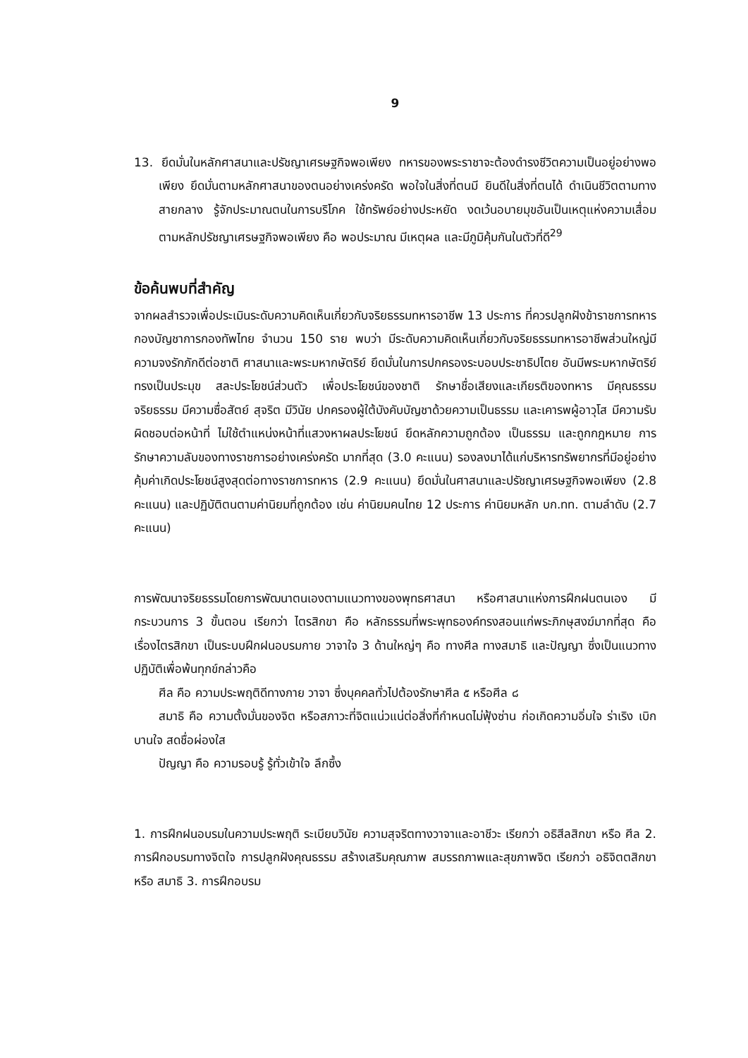9
13. ยึดมั่นในหลักศาสนาและปรัชญาเศรษฐกิจพอเพียง ทหารของพระราชาจะต้องดำรงชีวิตความเป็นอยู่อย่างพอเพียง ยึดมั่นตามหลักศาสนาของตนอย่างเคร่งครัด พอใจในสิ่งที่ตนมี ยินดีในสิ่งที่ตนได้ ดำเนินชีวิตตามทางสายกลาง รู้จักประมาณตนในการบริโภค ใช้ทรัพย์อย่างประหยัด งดเว้นอบายมุขอันเป็นเหตุแห่งความเสื่อม ตามหลักปรัชญาเศรษฐกิจพอเพียง คือ พอประมาณ มีเหตุผล และมีภูมิคุ้มกันในตัวที่ดี<sup>29</sup>
ข้อค้นพบที่สำคัญ
จากผลสำรวจเพื่อประเมินระดับความคิดเห็นเกี่ยวกับจริยธรรมทหารอาชีพ 13 ประการ ที่ควรปลูกฝังข้าราชการทหารกองบัญชาการกองทัพไทย จำนวน 150 ราย พบว่า มีระดับความคิดเห็นเกี่ยวกับจริยธรรมทหารอาชีพส่วนใหญ่มีความจงรักภักดีต่อชาติ ศาสนาและพระมหากษัตริย์ ยึดมั่นในการปกครองระบอบประชาธิปไตย อันมีพระมหากษัตริย์ทรงเป็นประมุข สละประโยชน์ส่วนตัว เพื่อประโยชน์ของชาติ รักษาชื่อเสียงและเกียรติของทหาร มีคุณธรรม จริยธรรม มีความซื่อสัตย์ สุจริต มีวินัย ปกครองผู้ใต้บังคับบัญชาด้วยความเป็นธรรม และเคารพผู้อาวุโส มีความรับผิดชอบต่อหน้าที่ ไม่ใช้ตำแหน่งหน้าที่แสวงหาผลประโยชน์ ยึดหลักความถูกต้อง เป็นธรรม และถูกกฎหมาย การรักษาความลับของทางราชการอย่างเคร่งครัด มากที่สุด (3.0 คะแนน) รองลงมาได้แก่บริหารทรัพยากรที่มีอยู่อย่างคุ้มค่าเกิดประโยชน์สูงสุดต่อทางราชการทหาร (2.9 คะแนน) ยึดมั่นในศาสนาและปรัชญาเศรษฐกิจพอเพียง (2.8 คะแนน) และปฏิบัติตนตามค่านิยมที่ถูกต้อง เช่น ค่านิยมคนไทย 12 ประการ ค่านิยมหลัก บก.ทท. ตามลำดับ (2.7 คะแนน)
การพัฒนาจริยธรรมโดยการพัฒนาตนเองตามแนวทางของพุทธศาสนา หรือศาสนาแห่งการฝึกฝนตนเอง มีกระบวนการ 3 ขั้นตอน เรียกว่า ไตรสิกขา คือ หลักธรรมที่พระพุทธองค์ทรงสอนแก่พระภิกษุสงฆ์มากที่สุด คือ เรื่องไตรสิกขา เป็นระบบฝึกฝนอบรมกาย วาจาใจ 3 ด้านใหญ่ๆ คือ ทางศีล ทางสมาธิ และปัญญา ซึ่งเป็นแนวทางปฏิบัติเพื่อพ้นทุกข์กล่าวคือ
ศีล คือ ความประพฤติดีทางกาย วาจา ซึ่งบุคคลทั่วไปต้องรักษาศีล ๕ หรือศีล ๘
สมาธิ คือ ความตั้งมั่นของจิต หรือสภาวะที่จิตแน่วแน่ต่อสิ่งที่กำหนดไม่ฟุ้งซ่าน ก่อเกิดความอิ่มใจ ร่าเริง เบิกบานใจ สดชื่อผ่องใส
ปัญญา คือ ความรอบรู้ รู้ทั่วเข้าใจ ลึกซึ้ง
1. การฝึกฝนอบรมในความประพฤติ ระเบียบวินัย ความสุจริตทางวาจาและอาชีวะ เรียกว่า อธิสีลสิกขา หรือ ศีล 2. การฝึกอบรมทางจิตใจ การปลูกฝังคุณธรรม สร้างเสริมคุณภาพ สมรรถภาพและสุขภาพจิต เรียกว่า อธิจิตตสิกขา หรือ สมาธิ 3. การฝึกอบรม